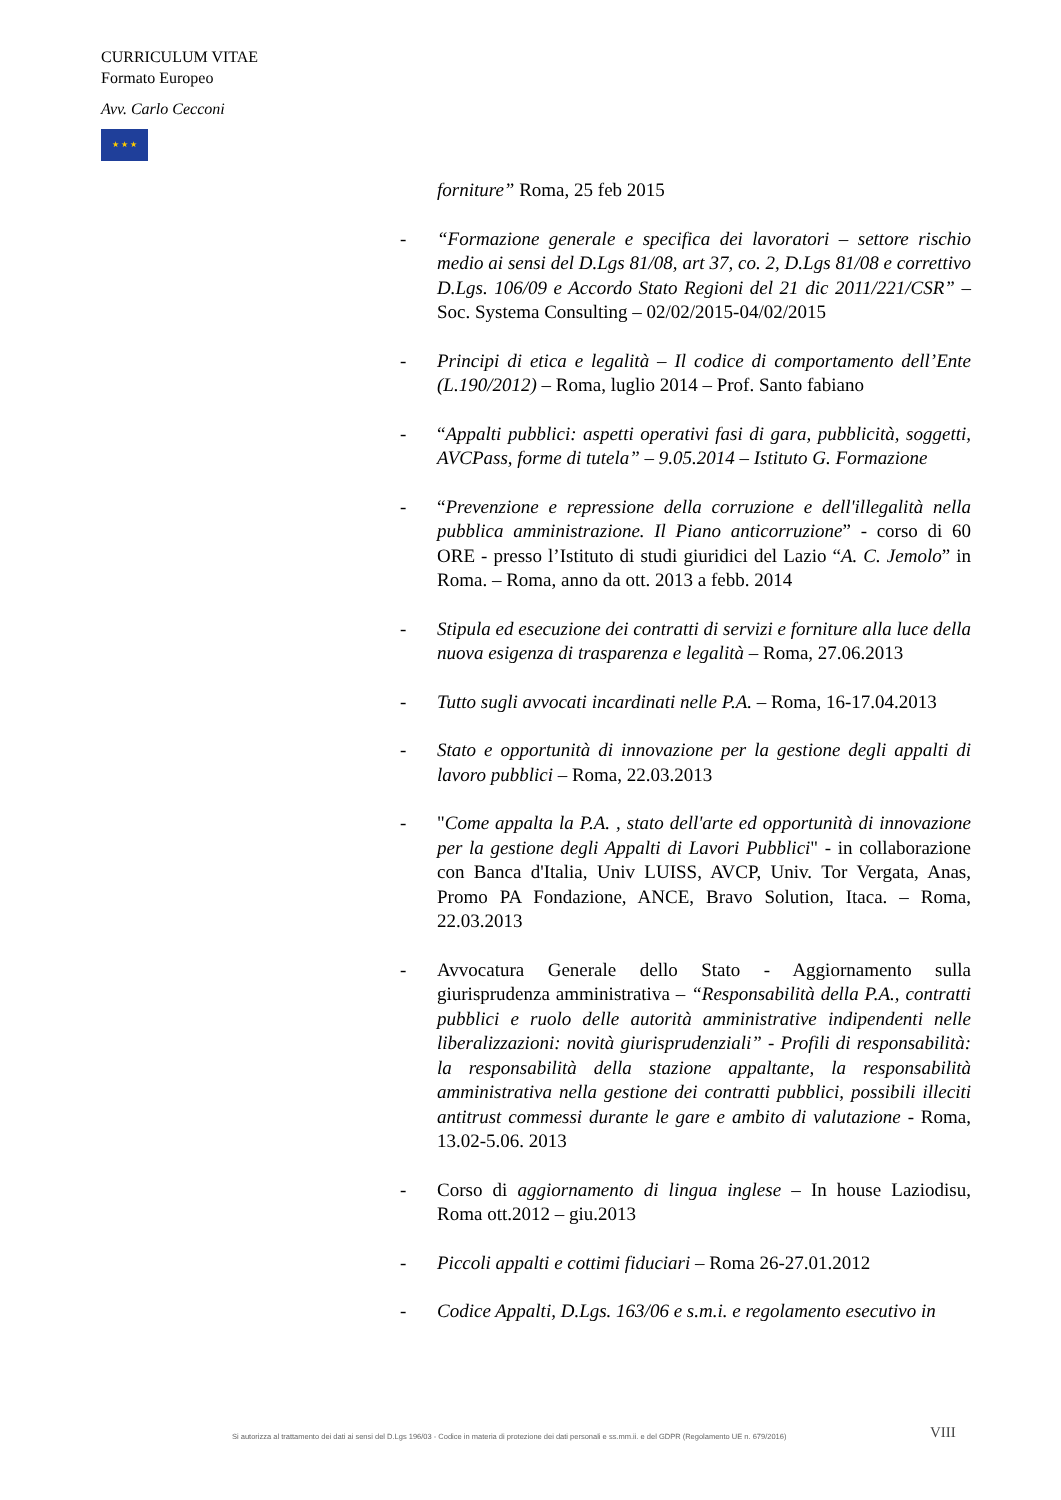CURRICULUM VITAE
Formato Europeo
Avv. Carlo Cecconi
★ ★ ★
forniture” Roma, 25 feb 2015
- “Formazione generale e specifica dei lavoratori – settore rischio medio ai sensi del D.Lgs 81/08, art 37, co. 2, D.Lgs 81/08 e correttivo D.Lgs. 106/09 e Accordo Stato Regioni del 21 dic 2011/221/CSR” – Soc. Systema Consulting – 02/02/2015-04/02/2015
- Principi di etica e legalità – Il codice di comportamento dell’Ente (L.190/2012) – Roma, luglio 2014 – Prof. Santo fabiano
- “Appalti pubblici: aspetti operativi fasi di gara, pubblicità, soggetti, AVCPass, forme di tutela” – 9.05.2014 – Istituto G. Formazione
- “Prevenzione e repressione della corruzione e dell'illegalità nella pubblica amministrazione. Il Piano anticorruzione” - corso di 60 ORE - presso l’Istituto di studi giuridici del Lazio “A. C. Jemolo” in Roma. – Roma, anno da ott. 2013 a febb. 2014
- Stipula ed esecuzione dei contratti di servizi e forniture alla luce della nuova esigenza di trasparenza e legalità – Roma, 27.06.2013
- Tutto sugli avvocati incardinati nelle P.A. – Roma, 16-17.04.2013
- Stato e opportunità di innovazione per la gestione degli appalti di lavoro pubblici – Roma, 22.03.2013
- "Come appalta la P.A. , stato dell'arte ed opportunità di innovazione per la gestione degli Appalti di Lavori Pubblici" - in collaborazione con Banca d'Italia, Univ LUISS, AVCP, Univ. Tor Vergata, Anas, Promo PA Fondazione, ANCE, Bravo Solution, Itaca. – Roma, 22.03.2013
- Avvocatura Generale dello Stato - Aggiornamento sulla giurisprudenza amministrativa – “Responsabilità della P.A., contratti pubblici e ruolo delle autorità amministrative indipendenti nelle liberalizzazioni: novità giurisprudenziali” - Profili di responsabilità: la responsabilità della stazione appaltante, la responsabilità amministrativa nella gestione dei contratti pubblici, possibili illeciti antitrust commessi durante le gare e ambito di valutazione - Roma, 13.02-5.06. 2013
- Corso di aggiornamento di lingua inglese – In house Laziodisu, Roma ott.2012 – giu.2013
- Piccoli appalti e cottimi fiduciari – Roma 26-27.01.2012
- Codice Appalti, D.Lgs. 163/06 e s.m.i. e regolamento esecutivo in
Si autorizza al trattamento dei dati ai sensi del D.Lgs 196/03 - Codice in materia di protezione dei dati personali e ss.mm.ii. e del GDPR (Regolamento UE n. 679/2016)
VIII